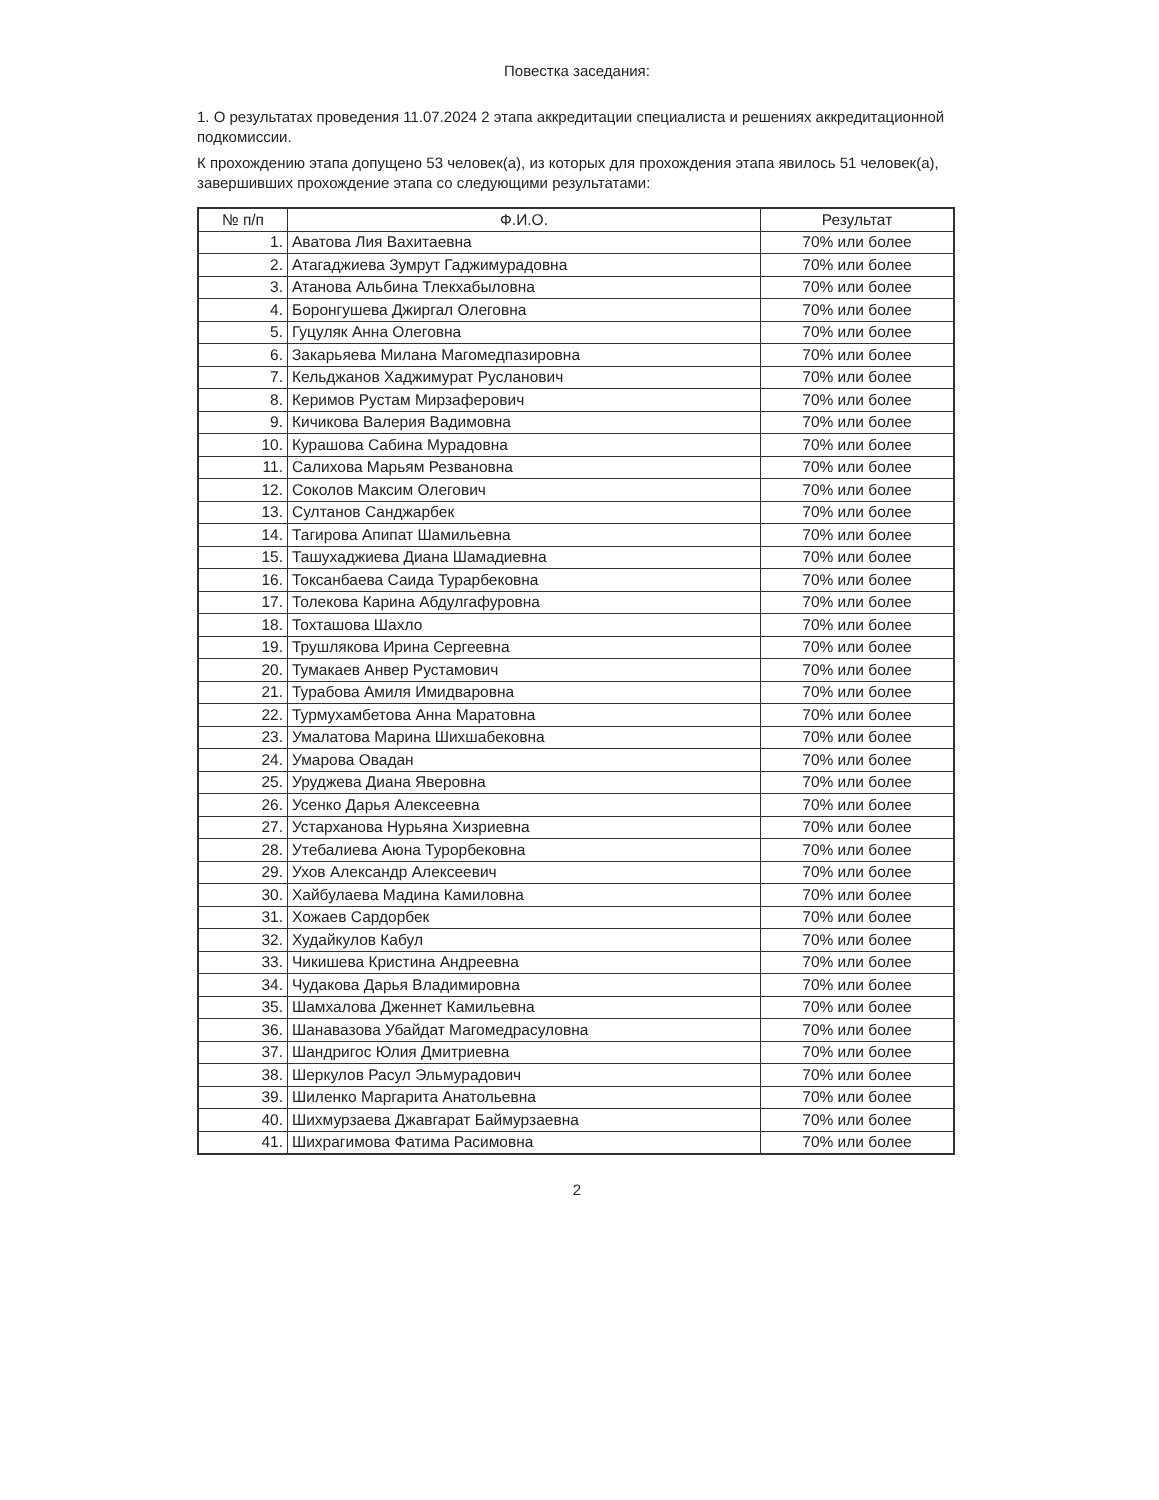Повестка заседания:
1. О результатах проведения 11.07.2024 2 этапа аккредитации специалиста и решениях аккредитационной подкомиссии.
К прохождению этапа допущено 53 человек(а), из которых для прохождения этапа явилось 51 человек(а), завершивших прохождение этапа со следующими результатами:
| № п/п | Ф.И.О. | Результат |
| --- | --- | --- |
| 1. | Аватова Лия Вахитаевна | 70% или более |
| 2. | Атагаджиева Зумрут Гаджимурадовна | 70% или более |
| 3. | Атанова Альбина Тлекхабыловна | 70% или более |
| 4. | Боронгушева Джиргал Олеговна | 70% или более |
| 5. | Гуцуляк Анна Олеговна | 70% или более |
| 6. | Закарьяева Милана Магомедпазировна | 70% или более |
| 7. | Кельджанов Хаджимурат Русланович | 70% или более |
| 8. | Керимов Рустам Мирзаферович | 70% или более |
| 9. | Кичикова Валерия Вадимовна | 70% или более |
| 10. | Курашова Сабина Мурадовна | 70% или более |
| 11. | Салихова Марьям Резвановна | 70% или более |
| 12. | Соколов Максим Олегович | 70% или более |
| 13. | Султанов Санджарбек | 70% или более |
| 14. | Тагирова Апипат Шамильевна | 70% или более |
| 15. | Ташухаджиева Диана Шамадиевна | 70% или более |
| 16. | Токсанбаева Саида Турарбековна | 70% или более |
| 17. | Толекова Карина Абдулгафуровна | 70% или более |
| 18. | Тохташова Шахло | 70% или более |
| 19. | Трушлякова Ирина Сергеевна | 70% или более |
| 20. | Тумакаев Анвер Рустамович | 70% или более |
| 21. | Турабова Амиля Имидваровна | 70% или более |
| 22. | Турмухамбетова Анна Маратовна | 70% или более |
| 23. | Умалатова Марина Шихшабековна | 70% или более |
| 24. | Умарова Овадан | 70% или более |
| 25. | Уруджева Диана Яверовна | 70% или более |
| 26. | Усенко Дарья Алексеевна | 70% или более |
| 27. | Устарханова Нурьяна Хизриевна | 70% или более |
| 28. | Утебалиева Аюна Турорбековна | 70% или более |
| 29. | Ухов Александр Алексеевич | 70% или более |
| 30. | Хайбулаева Мадина Камиловна | 70% или более |
| 31. | Хожаев Сардорбек | 70% или более |
| 32. | Худайкулов Кабул | 70% или более |
| 33. | Чикишева Кристина Андреевна | 70% или более |
| 34. | Чудакова Дарья Владимировна | 70% или более |
| 35. | Шамхалова Дженнет Камильевна | 70% или более |
| 36. | Шанавазова Убайдат Магомедрасуловна | 70% или более |
| 37. | Шандригос Юлия Дмитриевна | 70% или более |
| 38. | Шеркулов Расул Эльмурадович | 70% или более |
| 39. | Шиленко Маргарита Анатольевна | 70% или более |
| 40. | Шихмурзаева Джавгарат Баймурзаевна | 70% или более |
| 41. | Шихрагимова Фатима Расимовна | 70% или более |
2